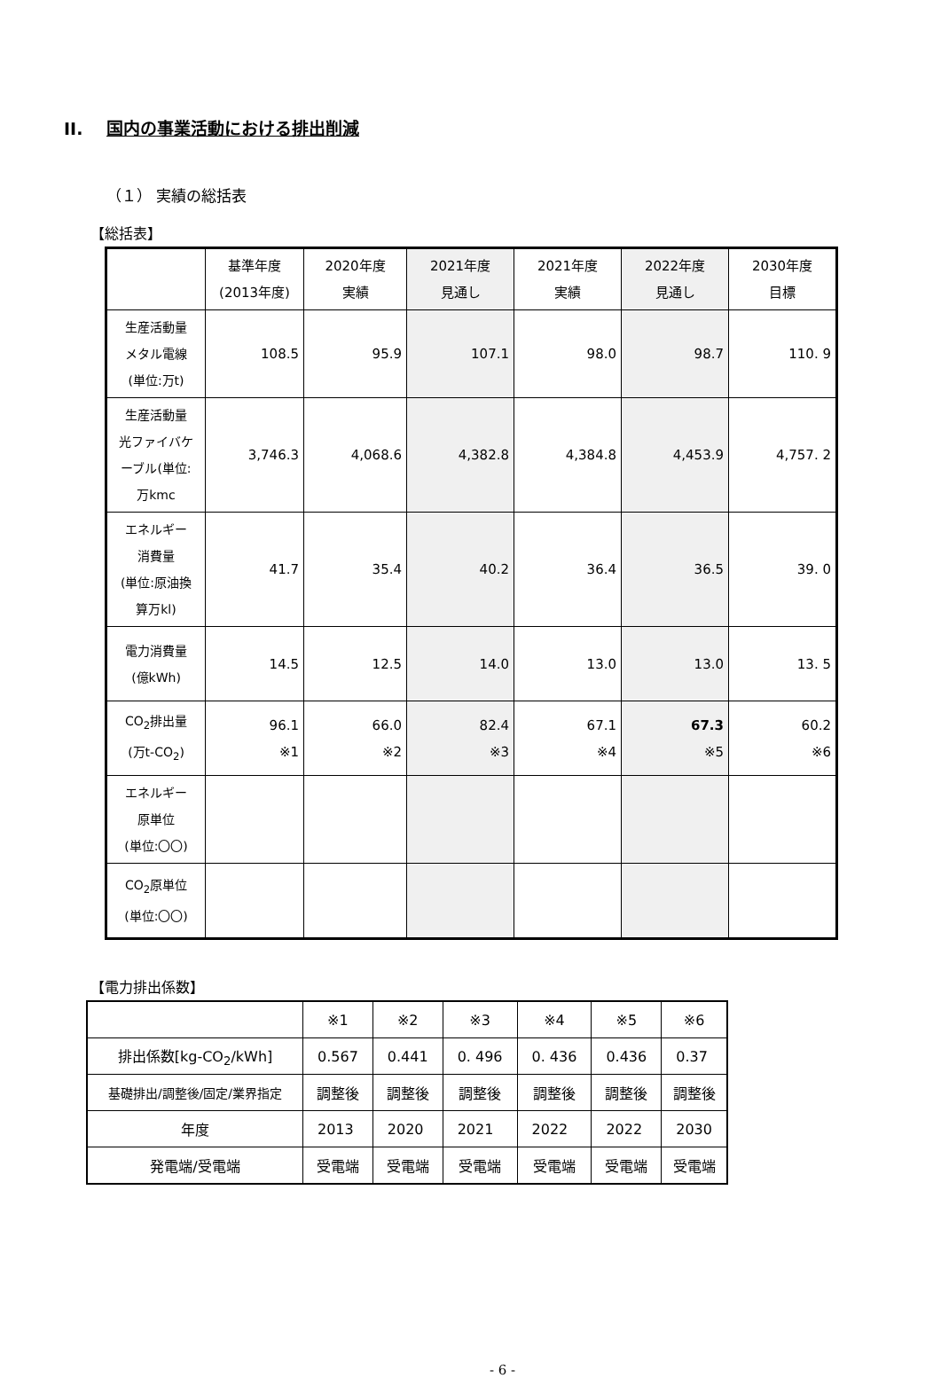II. 国内の事業活動における排出削減
（１） 実績の総括表
【総括表】
| | 基準年度 (2013年度) | 2020年度 実績 | 2021年度 見通し | 2021年度 実績 | 2022年度 見通し | 2030年度 目標 |
| --- | --- | --- | --- | --- | --- | --- |
| 生産活動量 メタル電線 (単位:万t) | 108.5 | 95.9 | 107.1 | 98.0 | 98.7 | 110. 9 |
| 生産活動量 光ファイバケ ーブル(単位: 万kmc | 3,746.3 | 4,068.6 | 4,382.8 | 4,384.8 | 4,453.9 | 4,757. 2 |
| エネルギー 消費量 (単位:原油換 算万kl) | 41.7 | 35.4 | 40.2 | 36.4 | 36.5 | 39. 0 |
| 電力消費量 (億kWh) | 14.5 | 12.5 | 14.0 | 13.0 | 13.0 | 13. 5 |
| CO<sub>2</sub>排出量 (万t-CO<sub>2</sub>) | 96.1 ※1 | 66.0 ※2 | 82.4 ※3 | 67.1 ※4 | 67.3 ※5 | 60.2 ※6 |
| エネルギー 原単位 (単位:〇〇) | | | | | | |
| CO<sub>2</sub>原単位 (単位:〇〇) | | | | | | |
【電力排出係数】
| | ※1 | ※2 | ※3 | ※4 | ※5 | ※6 |
| 排出係数[kg-CO<sub>2</sub>/kWh] | 0.567 | 0.441 | 0. 496 | 0. 436 | 0.436 | 0.37 |
| 基礎排出/調整後/固定/業界指定 | 調整後 | 調整後 | 調整後 | 調整後 | 調整後 | 調整後 |
| 年度 | 2013 | 2020 | 2021 | 2022 | 2022 | 2030 |
| 発電端/受電端 | 受電端 | 受電端 | 受電端 | 受電端 | 受電端 | 受電端 |
- 6 -